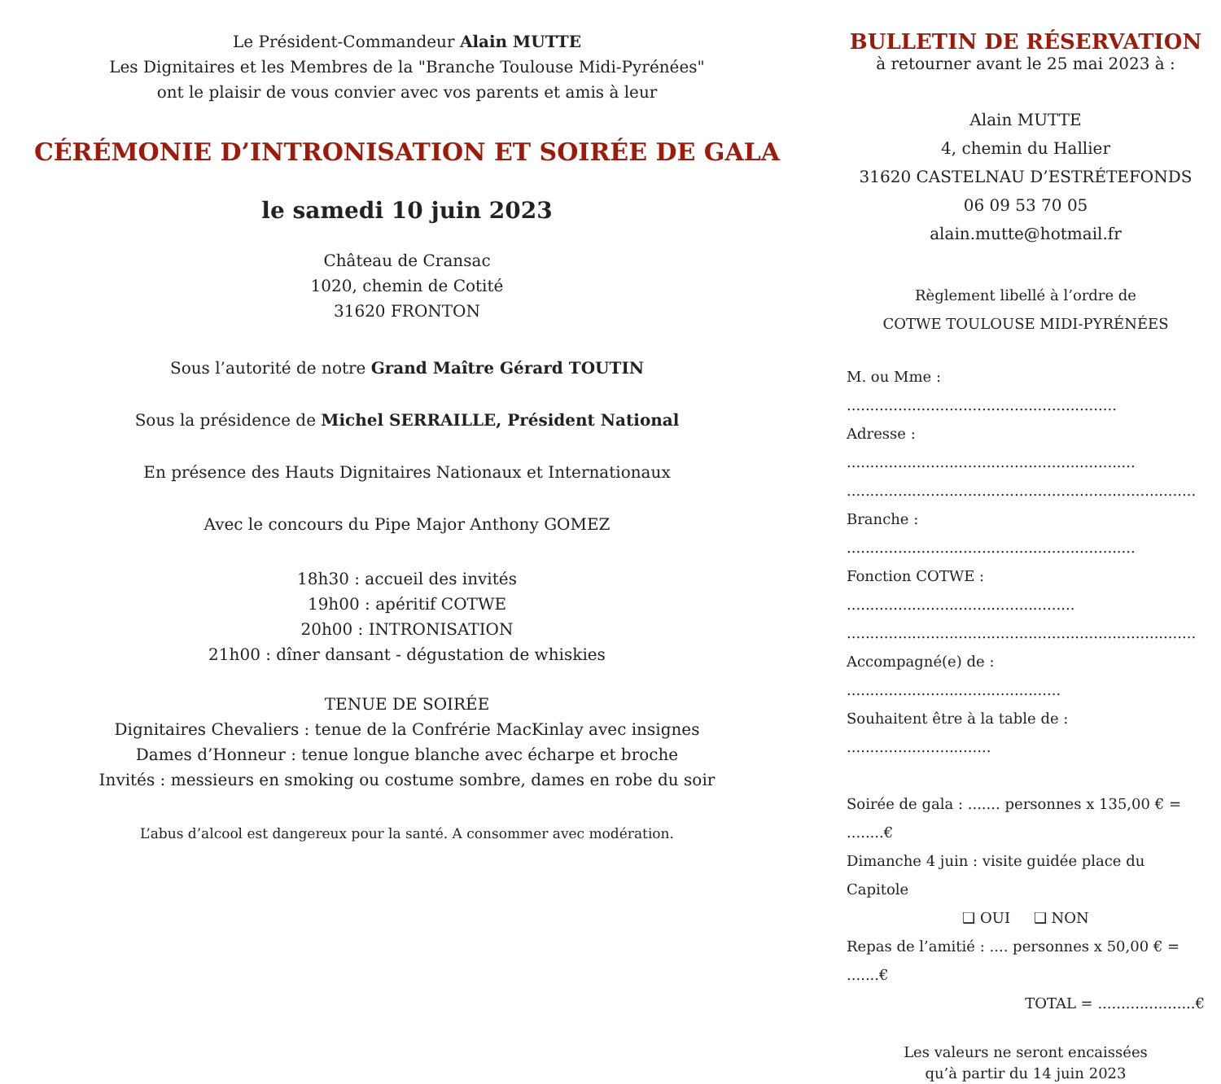Le Président-Commandeur Alain MUTTE
Les Dignitaires et les Membres de la "Branche Toulouse Midi-Pyrénées"
ont le plaisir de vous convier avec vos parents et amis à leur
CÉRÉMONIE D’INTRONISATION ET SOIRÉE DE GALA
le samedi 10 juin 2023
Château de Cransac
1020, chemin de Cotité
31620 FRONTON
Sous l’autorité de notre Grand Maître Gérard TOUTIN
Sous la présidence de Michel SERRAILLE, Président National
En présence des Hauts Dignitaires Nationaux et Internationaux
Avec le concours du Pipe Major Anthony GOMEZ
18h30 : accueil des invités
19h00 : apéritif COTWE
20h00 : INTRONISATION
21h00 : dîner dansant - dégustation de whiskies
TENUE DE SOIRÉE
Dignitaires Chevaliers : tenue de la Confrérie MacKinlay avec insignes
Dames d’Honneur : tenue longue blanche avec écharpe et broche
Invités : messieurs en smoking ou costume sombre, dames en robe du soir
L’abus d’alcool est dangereux pour la santé. A consommer avec modération.
BULLETIN DE RÉSERVATION
à retourner avant le 25 mai 2023 à :
Alain MUTTE
4, chemin du Hallier
31620 CASTELNAU D’ESTRÉTEFONDS
06 09 53 70 05
alain.mutte@hotmail.fr
Règlement libellé à l’ordre de
COTWE TOULOUSE MIDI-PYRÉNÉES
M. ou Mme : ..........................................................
Adresse : ..............................................................
...........................................................................
Branche : ..............................................................
Fonction COTWE : .................................................
...........................................................................
Accompagné(e) de : ..............................................
Souhaitent être à la table de : ...............................
Soirée de gala : ....... personnes x 135,00 € = ........€
Dimanche 4 juin : visite guidée place du Capitole
❑ OUI ❑ NON
Repas de l’amitié : .... personnes x 50,00 € = .......€
TOTAL = .....................€
Les valeurs ne seront encaissées
qu’à partir du 14 juin 2023